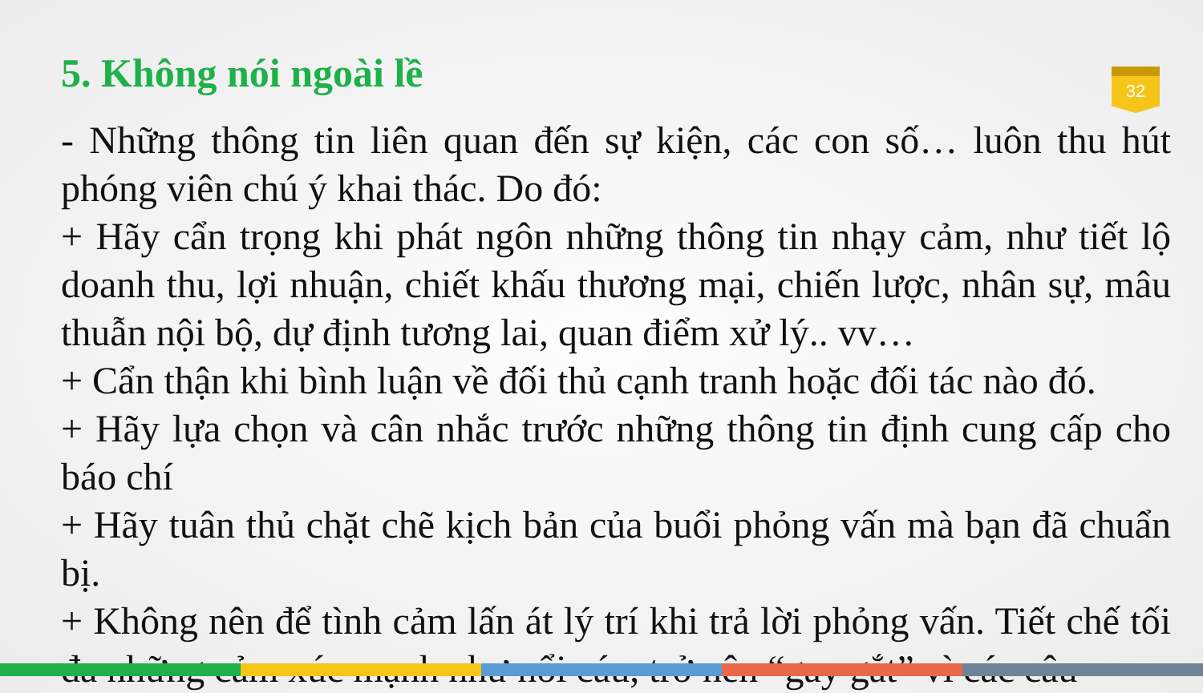5. Không nói ngoài lề
32
- Những thông tin liên quan đến sự kiện, các con số… luôn thu hút phóng viên chú ý khai thác. Do đó:
+ Hãy cẩn trọng khi phát ngôn những thông tin nhạy cảm, như tiết lộ doanh thu, lợi nhuận, chiết khấu thương mại, chiến lược, nhân sự, mâu thuẫn nội bộ, dự định tương lai, quan điểm xử lý.. vv…
+ Cẩn thận khi bình luận về đối thủ cạnh tranh hoặc đối tác nào đó.
+ Hãy lựa chọn và cân nhắc trước những thông tin định cung cấp cho báo chí
+ Hãy tuân thủ chặt chẽ kịch bản của buổi phỏng vấn mà bạn đã chuẩn bị.
+ Không nên để tình cảm lấn át lý trí khi trả lời phỏng vấn. Tiết chế tối đa những cảm xúc mạnh như nổi cáu, trở nên “gay gắt” vì các câu